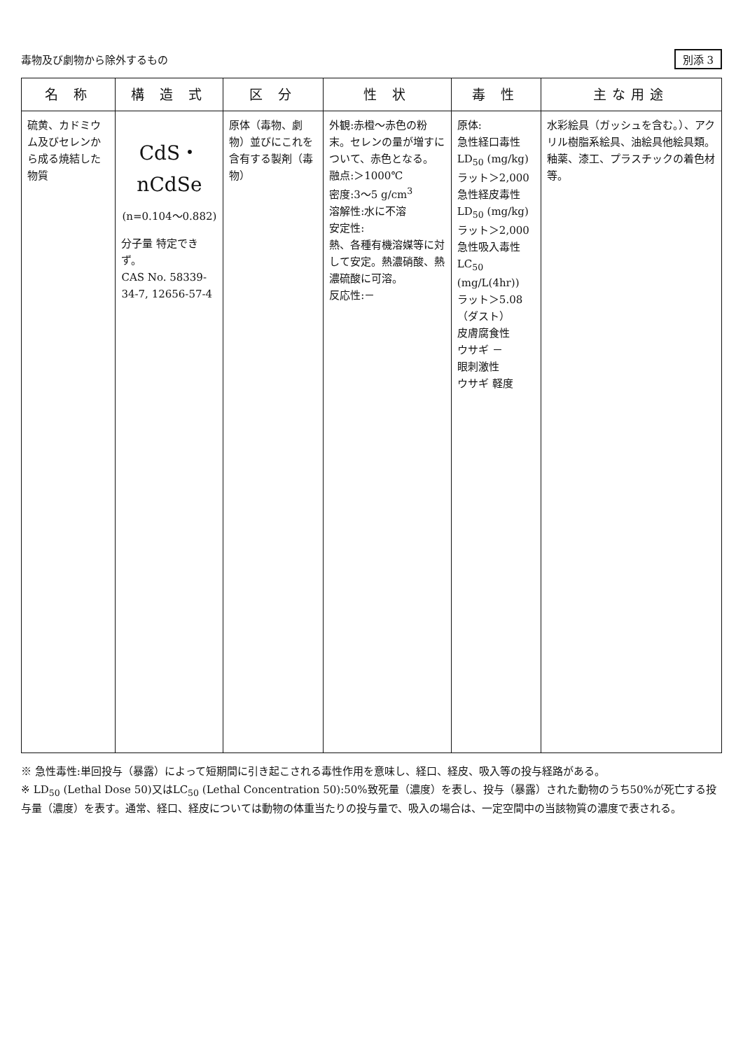毒物及び劇物から除外するもの 別添 3
| 名 称 | 構 造 式 | 区 分 | 性 状 | 毒 性 | 主な用途 |
| --- | --- | --- | --- | --- | --- |
| 硫黄、カドミウム及びセレンから成る焼結した物質 | CdS・nCdSe (n=0.104～0.882) 分子量 特定できず。 CAS No. 58339-34-7, 12656-57-4 | 原体（毒物、劇物）並びにこれを含有する製剤（毒物） | 外観:赤橙～赤色の粉末。セレンの量が増すについて、赤色となる。 融点:＞1000℃ 密度:3～5 g/cm<sup>3</sup> 溶解性:水に不溶 安定性: 熱、各種有機溶媒等に対して安定。熱濃硝酸、熱濃硫酸に可溶。 反応性:－ | 原体: 急性経口毒性 LD<sub>50</sub> (mg/kg) ラット＞2,000 急性経皮毒性 LD<sub>50</sub> (mg/kg) ラット＞2,000 急性吸入毒性 LC<sub>50</sub> (mg/L(4hr)) ラット＞5.08（ダスト） 皮膚腐食性 ウサギ － 眼刺激性 ウサギ 軽度 | 水彩絵具（ガッシュを含む。）、アクリル樹脂系絵具、油絵具他絵具類。釉薬、漆工、プラスチックの着色材等。 |
※ 急性毒性:単回投与（暴露）によって短期間に引き起こされる毒性作用を意味し、経口、経皮、吸入等の投与経路がある。
※ LD<sub>50</sub> (Lethal Dose 50)又はLC<sub>50</sub> (Lethal Concentration 50):50%致死量（濃度）を表し、投与（暴露）された動物のうち50%が死亡する投与量（濃度）を表す。通常、経口、経皮については動物の体重当たりの投与量で、吸入の場合は、一定空間中の当該物質の濃度で表される。